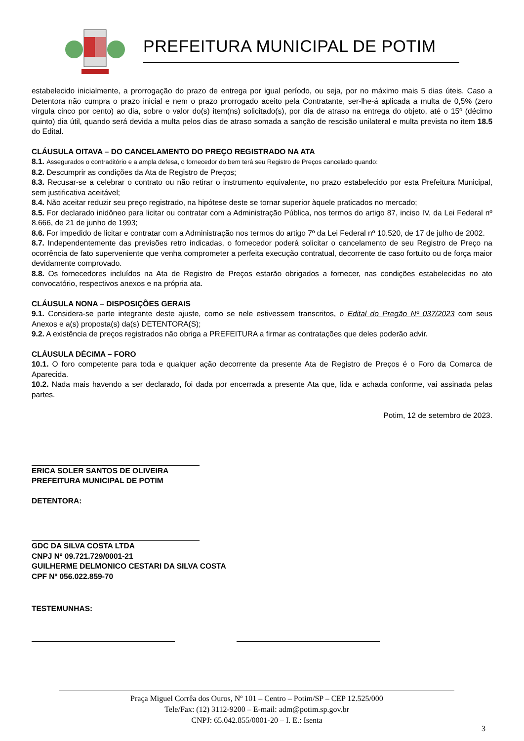PREFEITURA MUNICIPAL DE POTIM
estabelecido inicialmente, a prorrogação do prazo de entrega por igual período, ou seja, por no máximo mais 5 dias úteis. Caso a Detentora não cumpra o prazo inicial e nem o prazo prorrogado aceito pela Contratante, ser-lhe-á aplicada a multa de 0,5% (zero vírgula cinco por cento) ao dia, sobre o valor do(s) item(ns) solicitado(s), por dia de atraso na entrega do objeto, até o 15º (décimo quinto) dia útil, quando será devida a multa pelos dias de atraso somada a sanção de rescisão unilateral e multa prevista no item 18.5 do Edital.
CLÁUSULA OITAVA – DO CANCELAMENTO DO PREÇO REGISTRADO NA ATA
8.1. Assegurados o contraditório e a ampla defesa, o fornecedor do bem terá seu Registro de Preços cancelado quando:
8.2. Descumprir as condições da Ata de Registro de Preços;
8.3. Recusar-se a celebrar o contrato ou não retirar o instrumento equivalente, no prazo estabelecido por esta Prefeitura Municipal, sem justificativa aceitável;
8.4. Não aceitar reduzir seu preço registrado, na hipótese deste se tornar superior àquele praticados no mercado;
8.5. For declarado inidôneo para licitar ou contratar com a Administração Pública, nos termos do artigo 87, inciso IV, da Lei Federal nº 8.666, de 21 de junho de 1993;
8.6. For impedido de licitar e contratar com a Administração nos termos do artigo 7º da Lei Federal nº 10.520, de 17 de julho de 2002.
8.7. Independentemente das previsões retro indicadas, o fornecedor poderá solicitar o cancelamento de seu Registro de Preço na ocorrência de fato superveniente que venha comprometer a perfeita execução contratual, decorrente de caso fortuito ou de força maior devidamente comprovado.
8.8. Os fornecedores incluídos na Ata de Registro de Preços estarão obrigados a fornecer, nas condições estabelecidas no ato convocatório, respectivos anexos e na própria ata.
CLÁUSULA NONA – DISPOSIÇÕES GERAIS
9.1. Considera-se parte integrante deste ajuste, como se nele estivessem transcritos, o Edital do Pregão Nº 037/2023 com seus Anexos e a(s) proposta(s) da(s) DETENTORA(S);
9.2. A existência de preços registrados não obriga a PREFEITURA a firmar as contratações que deles poderão advir.
CLÁUSULA DÉCIMA – FORO
10.1. O foro competente para toda e qualquer ação decorrente da presente Ata de Registro de Preços é o Foro da Comarca de Aparecida.
10.2. Nada mais havendo a ser declarado, foi dada por encerrada a presente Ata que, lida e achada conforme, vai assinada pelas partes.
Potim, 12 de setembro de 2023.
ERICA SOLER SANTOS DE OLIVEIRA
PREFEITURA MUNICIPAL DE POTIM
DETENTORA:
GDC DA SILVA COSTA LTDA
CNPJ Nº 09.721.729/0001-21
GUILHERME DELMONICO CESTARI DA SILVA COSTA
CPF Nº 056.022.859-70
TESTEMUNHAS:
Praça Miguel Corrêa dos Ouros, Nº 101 – Centro – Potim/SP – CEP 12.525/000
Tele/Fax: (12) 3112-9200 – E-mail: adm@potim.sp.gov.br
CNPJ: 65.042.855/0001-20 – I. E.: Isenta
3